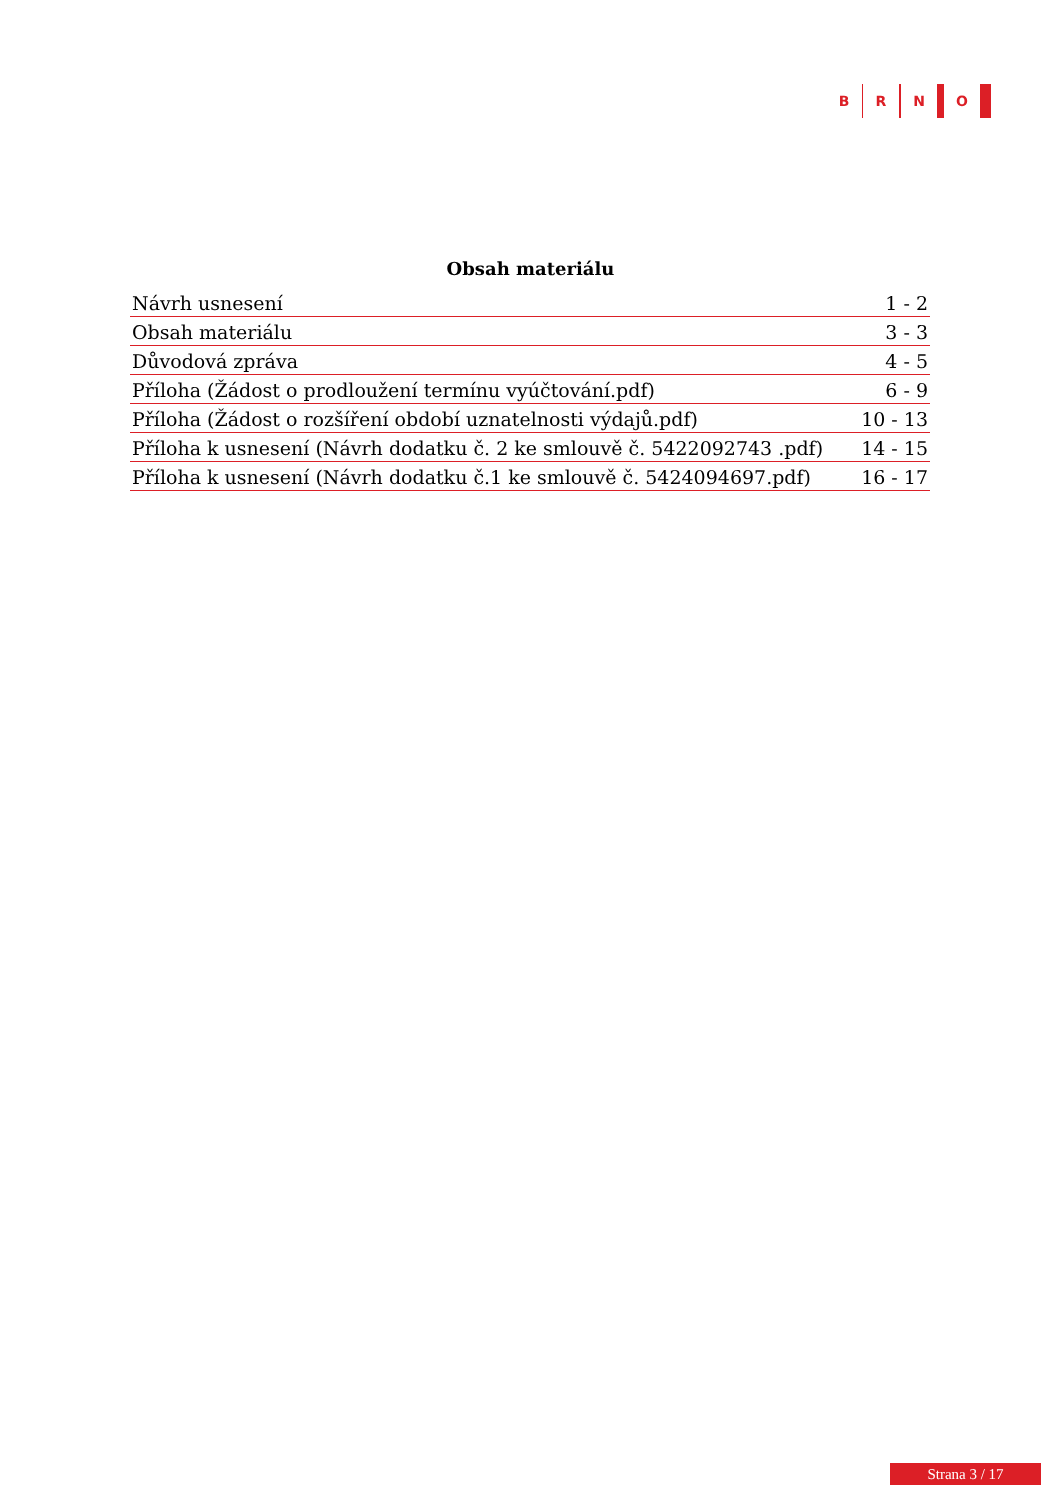B R N O
Obsah materiálu
| Návrh usnesení | 1 - 2 |
| Obsah materiálu | 3 - 3 |
| Důvodová zpráva | 4 - 5 |
| Příloha (Žádost o prodloužení termínu vyúčtování.pdf) | 6 - 9 |
| Příloha (Žádost o rozšíření období uznatelnosti výdajů.pdf) | 10 - 13 |
| Příloha k usnesení (Návrh dodatku č. 2 ke smlouvě č. 5422092743 .pdf) | 14 - 15 |
| Příloha k usnesení (Návrh dodatku č.1 ke smlouvě č. 5424094697.pdf) | 16 - 17 |
Strana 3 / 17